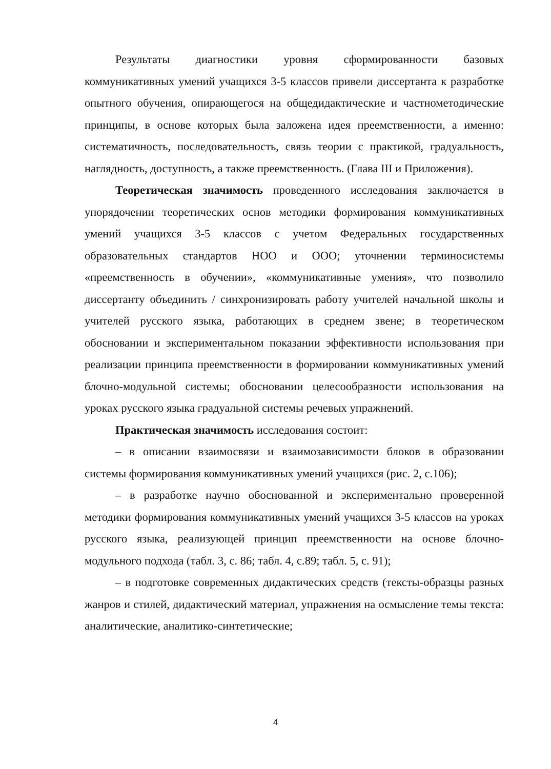Результаты диагностики уровня сформированности базовых коммуникативных умений учащихся 3-5 классов привели диссертанта к разработке опытного обучения, опирающегося на общедидактические и частнометодические принципы, в основе которых была заложена идея преемственности, а именно: систематичность, последовательность, связь теории с практикой, градуальность, наглядность, доступность, а также преемственность. (Глава III и Приложения).
Теоретическая значимость проведенного исследования заключается в упорядочении теоретических основ методики формирования коммуникативных умений учащихся 3-5 классов с учетом Федеральных государственных образовательных стандартов НОО и ООО; уточнении терминосистемы «преемственность в обучении», «коммуникативные умения», что позволило диссертанту объединить / синхронизировать работу учителей начальной школы и учителей русского языка, работающих в среднем звене; в теоретическом обосновании и экспериментальном показании эффективности использования при реализации принципа преемственности в формировании коммуникативных умений блочно-модульной системы; обосновании целесообразности использования на уроках русского языка градуальной системы речевых упражнений.
Практическая значимость исследования состоит:
– в описании взаимосвязи и взаимозависимости блоков в образовании системы формирования коммуникативных умений учащихся (рис. 2, с.106);
– в разработке научно обоснованной и экспериментально проверенной методики формирования коммуникативных умений учащихся 3-5 классов на уроках русского языка, реализующей принцип преемственности на основе блочно-модульного подхода (табл. 3, с. 86; табл. 4, с.89; табл. 5, с. 91);
– в подготовке современных дидактических средств (тексты-образцы разных жанров и стилей, дидактический материал, упражнения на осмысление темы текста: аналитические, аналитико-синтетические;
4